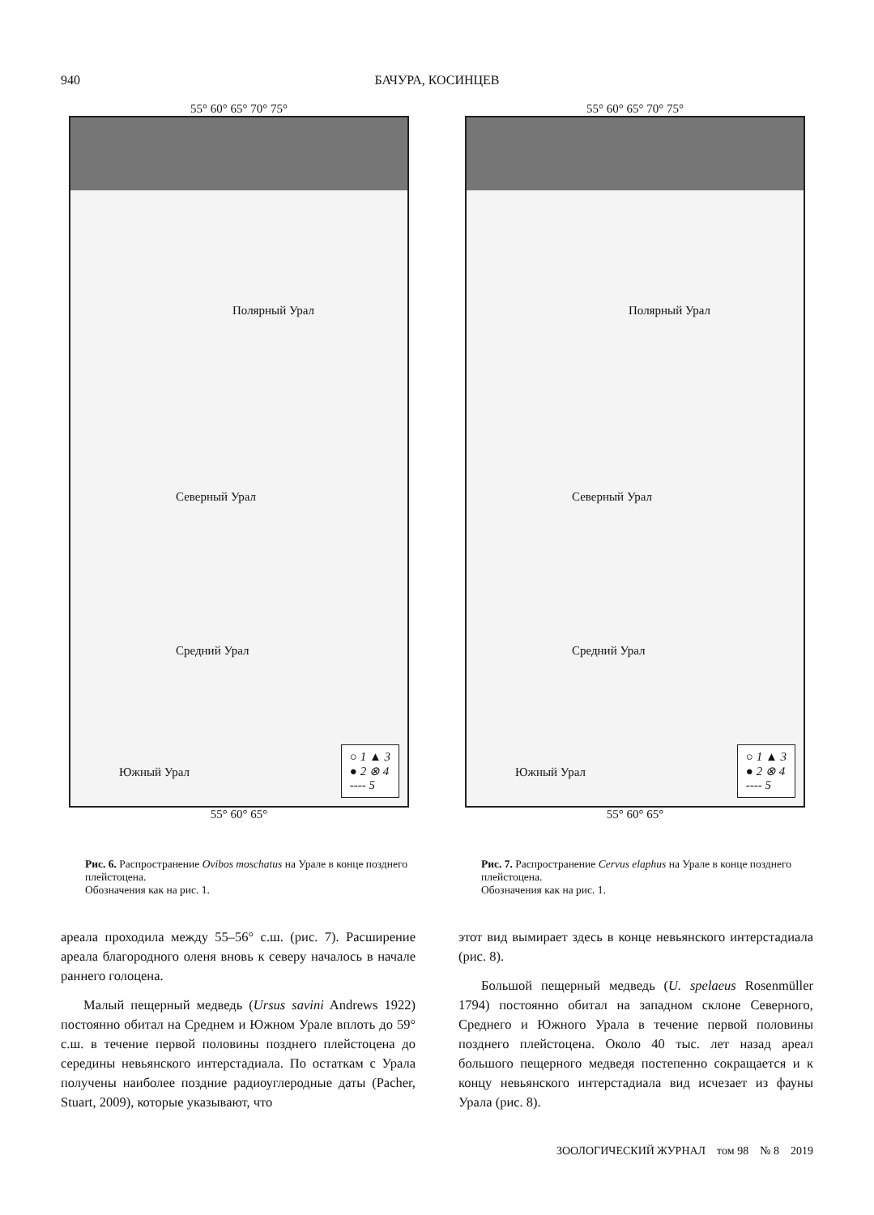940 БАЧУРА, КОСИНЦЕВ
55° 60° 65° 70° 75°
Полярный Урал
Северный Урал
Средний Урал
Южный Урал
○ 1 ▲ 3
● 2 ⊗ 4
---- 5
55° 60° 65°
Рис. 6. Распространение Ovibos moschatus на Урале в конце позднего плейстоцена.
Обозначения как на рис. 1.
55° 60° 65° 70° 75°
Полярный Урал
Северный Урал
Средний Урал
Южный Урал
○ 1 ▲ 3
● 2 ⊗ 4
---- 5
55° 60° 65°
Рис. 7. Распространение Cervus elaphus на Урале в конце позднего плейстоцена.
Обозначения как на рис. 1.
ареала проходила между 55–56° с.ш. (рис. 7). Расширение ареала благородного оленя вновь к северу началось в начале раннего голоцена.
Малый пещерный медведь (Ursus savini Andrews 1922) постоянно обитал на Среднем и Южном Урале вплоть до 59° с.ш. в течение первой половины позднего плейстоцена до середины невьянского интерстадиала. По остаткам с Урала получены наиболее поздние радиоуглеродные даты (Pacher, Stuart, 2009), которые указывают, что
этот вид вымирает здесь в конце невьянского интерстадиала (рис. 8).
Большой пещерный медведь (U. spelaeus Rosenmüller 1794) постоянно обитал на западном склоне Северного, Среднего и Южного Урала в течение первой половины позднего плейстоцена. Около 40 тыс. лет назад ареал большого пещерного медведя постепенно сокращается и к концу невьянского интерстадиала вид исчезает из фауны Урала (рис. 8).
ЗООЛОГИЧЕСКИЙ ЖУРНАЛ том 98 № 8 2019